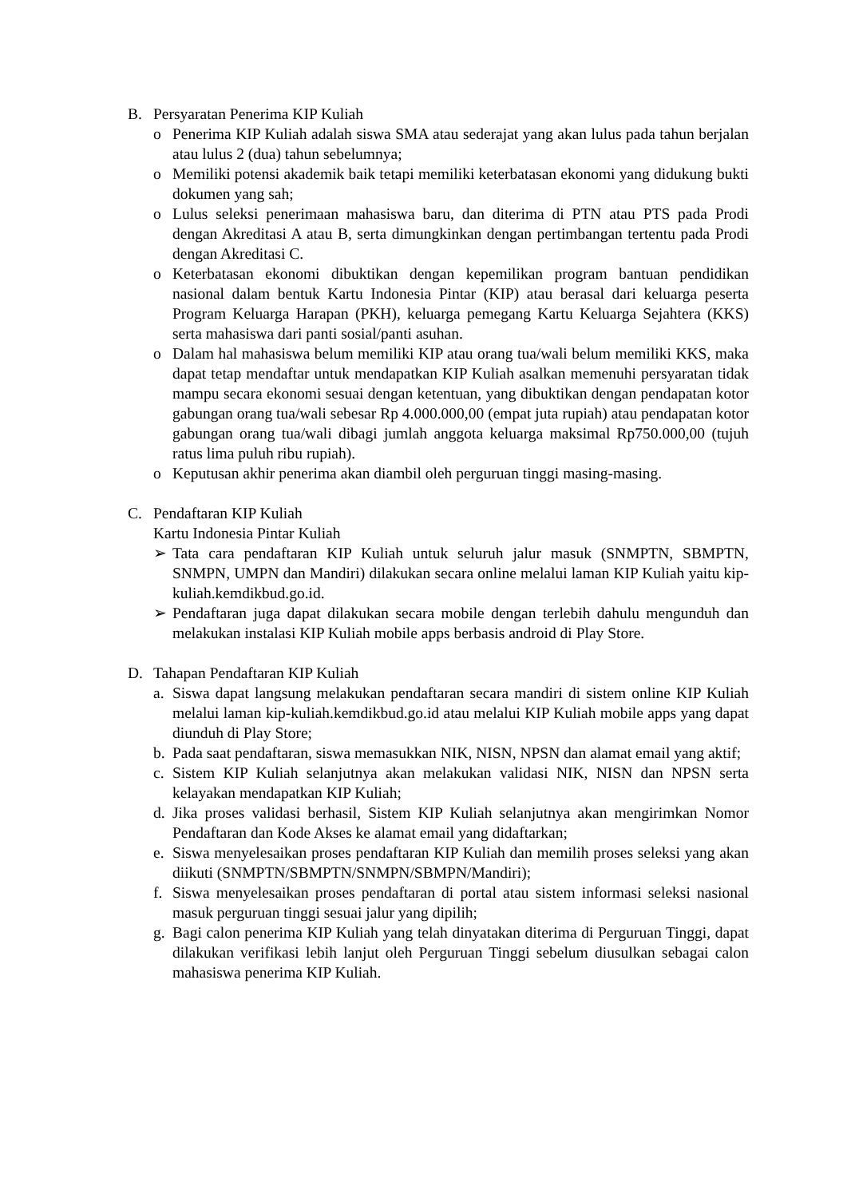B. Persyaratan Penerima KIP Kuliah
o Penerima KIP Kuliah adalah siswa SMA atau sederajat yang akan lulus pada tahun berjalan atau lulus 2 (dua) tahun sebelumnya;
o Memiliki potensi akademik baik tetapi memiliki keterbatasan ekonomi yang didukung bukti dokumen yang sah;
o Lulus seleksi penerimaan mahasiswa baru, dan diterima di PTN atau PTS pada Prodi dengan Akreditasi A atau B, serta dimungkinkan dengan pertimbangan tertentu pada Prodi dengan Akreditasi C.
o Keterbatasan ekonomi dibuktikan dengan kepemilikan program bantuan pendidikan nasional dalam bentuk Kartu Indonesia Pintar (KIP) atau berasal dari keluarga peserta Program Keluarga Harapan (PKH), keluarga pemegang Kartu Keluarga Sejahtera (KKS) serta mahasiswa dari panti sosial/panti asuhan.
o Dalam hal mahasiswa belum memiliki KIP atau orang tua/wali belum memiliki KKS, maka dapat tetap mendaftar untuk mendapatkan KIP Kuliah asalkan memenuhi persyaratan tidak mampu secara ekonomi sesuai dengan ketentuan, yang dibuktikan dengan pendapatan kotor gabungan orang tua/wali sebesar Rp 4.000.000,00 (empat juta rupiah) atau pendapatan kotor gabungan orang tua/wali dibagi jumlah anggota keluarga maksimal Rp750.000,00 (tujuh ratus lima puluh ribu rupiah).
o Keputusan akhir penerima akan diambil oleh perguruan tinggi masing-masing.
C. Pendaftaran KIP Kuliah
Kartu Indonesia Pintar Kuliah
➢ Tata cara pendaftaran KIP Kuliah untuk seluruh jalur masuk (SNMPTN, SBMPTN, SNMPN, UMPN dan Mandiri) dilakukan secara online melalui laman KIP Kuliah yaitu kip-kuliah.kemdikbud.go.id.
➢ Pendaftaran juga dapat dilakukan secara mobile dengan terlebih dahulu mengunduh dan melakukan instalasi KIP Kuliah mobile apps berbasis android di Play Store.
D. Tahapan Pendaftaran KIP Kuliah
a. Siswa dapat langsung melakukan pendaftaran secara mandiri di sistem online KIP Kuliah melalui laman kip-kuliah.kemdikbud.go.id atau melalui KIP Kuliah mobile apps yang dapat diunduh di Play Store;
b. Pada saat pendaftaran, siswa memasukkan NIK, NISN, NPSN dan alamat email yang aktif;
c. Sistem KIP Kuliah selanjutnya akan melakukan validasi NIK, NISN dan NPSN serta kelayakan mendapatkan KIP Kuliah;
d. Jika proses validasi berhasil, Sistem KIP Kuliah selanjutnya akan mengirimkan Nomor Pendaftaran dan Kode Akses ke alamat email yang didaftarkan;
e. Siswa menyelesaikan proses pendaftaran KIP Kuliah dan memilih proses seleksi yang akan diikuti (SNMPTN/SBMPTN/SNMPN/SBMPN/Mandiri);
f. Siswa menyelesaikan proses pendaftaran di portal atau sistem informasi seleksi nasional masuk perguruan tinggi sesuai jalur yang dipilih;
g. Bagi calon penerima KIP Kuliah yang telah dinyatakan diterima di Perguruan Tinggi, dapat dilakukan verifikasi lebih lanjut oleh Perguruan Tinggi sebelum diusulkan sebagai calon mahasiswa penerima KIP Kuliah.